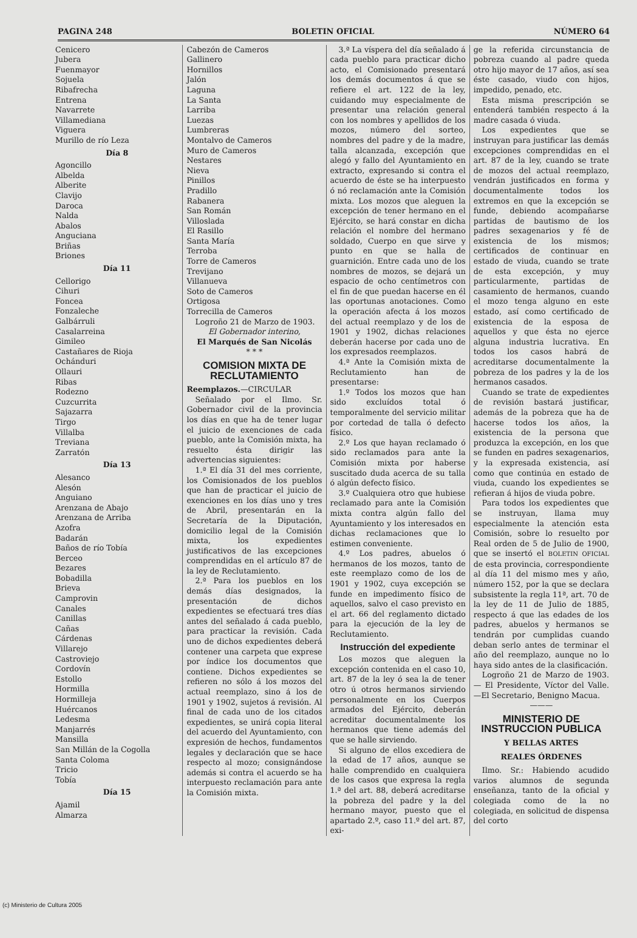PAGINA 248 BOLETIN OFICIAL NÚMERO 64
Cenicero
Jubera
Fuenmayor
Sojuela
Ribafrecha
Entrena
Navarrete
Villamediana
Viguera
Murillo de río Leza
Día 8
Agoncillo
Albelda
Alberite
Clavijo
Daroca
Nalda
Abalos
Anguciana
Briñas
Briones
Día 11
Cellorigo
Cihuri
Foncea
Fonzaleche
Galbárruli
Casalarreina
Gimileo
Castañares de Rioja
Ochánduri
Ollauri
Ribas
Rodezno
Cuzcurrita
Sajazarra
Tirgo
Villalba
Treviana
Zarratón
Día 13
Alesanco
Alesón
Anguiano
Arenzana de Abajo
Arenzana de Arriba
Azofra
Badarán
Baños de río Tobía
Berceo
Bezares
Bobadilla
Brieva
Camprovin
Canales
Canillas
Cañas
Cárdenas
Villarejo
Castroviejo
Cordovín
Estollo
Hormilla
Hormilleja
Huércanos
Ledesma
Manjarrés
Mansilla
San Millán de la Cogolla
Santa Coloma
Tricio
Tobía
Día 15
Ajamil
Almarza
Cabezón de Cameros
Gallinero
Hornillos
Jalón
Laguna
La Santa
Larriba
Luezas
Lumbreras
Montalvo de Cameros
Muro de Cameros
Nestares
Nieva
Pinillos
Pradillo
Rabanera
San Román
Villoslada
El Rasillo
Santa María
Terroba
Torre de Cameros
Trevijano
Villanueva
Soto de Cameros
Ortigosa
Torrecilla de Cameros
Logroño 21 de Marzo de 1903.
El Gobernador interino,
El Marqués de San Nicolás
* * *
COMISION MIXTA DE RECLUTAMIENTO
Reemplazos.—CIRCULAR
Señalado por el Ilmo. Sr. Gobernador civil de la provincia los días en que ha de tener lugar el juicio de exenciones de cada pueblo, ante la Comisión mixta, ha resuelto ésta dirigir las advertencias siguientes:
1.ª El día 31 del mes corriente, los Comisionados de los pueblos que han de practicar el juicio de exenciones en los días uno y tres de Abril, presentarán en la Secretaría de la Diputación, domicilio legal de la Comisión mixta, los expedientes justificativos de las excepciones comprendidas en el artículo 87 de la ley de Reclutamiento.
2.ª Para los pueblos en los demás días designados, la presentación de dichos expedientes se efectuará tres días antes del señalado á cada pueblo, para practicar la revisión. Cada uno de dichos expedientes deberá contener una carpeta que exprese por índice los documentos que contiene. Dichos expedientes se refieren no sólo á los mozos del actual reemplazo, sino á los de 1901 y 1902, sujetos á revisión. Al final de cada uno de los citados expedientes, se unirá copia literal del acuerdo del Ayuntamiento, con expresión de hechos, fundamentos legales y declaración que se hace respecto al mozo; consignándose además si contra el acuerdo se ha interpuesto reclamación para ante la Comisión mixta.
3.ª La víspera del día señalado á cada pueblo para practicar dicho acto, el Comisionado presentará los demás documentos á que se refiere el art. 122 de la ley, cuidando muy especialmente de presentar una relación general con los nombres y apellidos de los mozos, número del sorteo, nombres del padre y de la madre, talla alcanzada, excepción que alegó y fallo del Ayuntamiento en extracto, expresando si contra el acuerdo de éste se ha interpuesto ó nó reclamación ante la Comisión mixta. Los mozos que aleguen la excepción de tener hermano en el Ejército, se hará constar en dicha relación el nombre del hermano soldado, Cuerpo en que sirve y punto en que se halla de guarnición. Entre cada uno de los nombres de mozos, se dejará un espacio de ocho centímetros con el fin de que puedan hacerse en él las oportunas anotaciones. Como la operación afecta á los mozos del actual reemplazo y de los de 1901 y 1902, dichas relaciones deberán hacerse por cada uno de los expresados reemplazos.
4.ª Ante la Comisión mixta de Reclutamiento han de presentarse:
1.º Todos los mozos que han sido excluídos total ó temporalmente del servicio militar por cortedad de talla ó defecto físico.
2.º Los que hayan reclamado ó sido reclamados para ante la Comisión mixta por haberse suscitado duda acerca de su talla ó algún defecto físico.
3.º Cualquiera otro que hubiese reclamado para ante la Comisión mixta contra algún fallo del Ayuntamiento y los interesados en dichas reclamaciones que lo estimen conveniente.
4.º Los padres, abuelos ó hermanos de los mozos, tanto de este reemplazo como de los de 1901 y 1902, cuya excepción se funde en impedimento físico de aquellos, salvo el caso previsto en el art. 66 del reglamento dictado para la ejecución de la ley de Reclutamiento.
Instrucción del expediente
Los mozos que aleguen la excepción contenida en el caso 10, art. 87 de la ley ó sea la de tener otro ú otros hermanos sirviendo personalmente en los Cuerpos armados del Ejército, deberán acreditar documentalmente los hermanos que tiene además del que se halle sirviendo.
Si alguno de ellos excediera de la edad de 17 años, aunque se halle comprendido en cualquiera de los casos que expresa la regla 1.ª del art. 88, deberá acreditarse la pobreza del padre y la del hermano mayor, puesto que el apartado 2.º, caso 11.º del art. 87, exi-
ge la referida circunstancia de pobreza cuando al padre queda otro hijo mayor de 17 años, así sea éste casado, viudo con hijos, impedido, penado, etc.
Esta misma prescripción se entenderá también respecto á la madre casada ó viuda.
Los expedientes que se instruyan para justificar las demás excepciones comprendidas en el art. 87 de la ley, cuando se trate de mozos del actual reemplazo, vendrán justificados en forma y documentalmente todos los extremos en que la excepción se funde, debiendo acompañarse partidas de bautismo de los padres sexagenarios y fé de existencia de los mismos; certificados de continuar en estado de viuda, cuando se trate de esta excepción, y muy particularmente, partidas de casamiento de hermanos, cuando el mozo tenga alguno en este estado, así como certificado de existencia de la esposa de aquellos y que ésta no ejerce alguna industria lucrativa. En todos los casos habrá de acreditarse documentalmente la pobreza de los padres y la de los hermanos casados.
Cuando se trate de expedientes de revisión bastará justificar, además de la pobreza que ha de hacerse todos los años, la existencia de la persona que produzca la excepción, en los que se funden en padres sexagenarios, y la expresada existencia, así como que continúa en estado de viuda, cuando los expedientes se refieran á hijos de viuda pobre.
Para todos los expedientes que se instruyan, llama muy especialmente la atención esta Comisión, sobre lo resuelto por Real orden de 5 de Julio de 1900, que se insertó el BOLETIN OFICIAL de esta provincia, correspondiente al día 11 del mismo mes y año, número 152, por la que se declara subsistente la regla 11ª, art. 70 de la ley de 11 de Julio de 1885, respecto á que las edades de los padres, abuelos y hermanos se tendrán por cumplidas cuando deban serlo antes de terminar el año del reemplazo, aunque no lo haya sido antes de la clasificación.
Logroño 21 de Marzo de 1903.— El Presidente, Víctor del Valle. —El Secretario, Benigno Macua.
———
MINISTERIO DE INSTRUCCION PUBLICA
Y BELLAS ARTES
REALES ÓRDENES
Ilmo. Sr.: Habiendo acudido varios alumnos de segunda enseñanza, tanto de la oficial y colegiada como de la no colegiada, en solicitud de dispensa del corto
(c) Ministerio de Cultura 2005